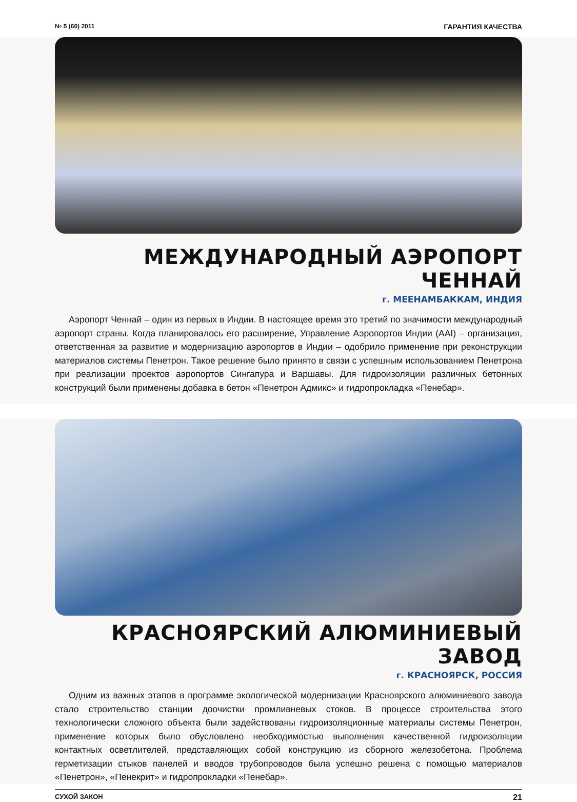№ 5 (60) 2011 ГАРАНТИЯ КАЧЕСТВА
МЕЖДУНАРОДНЫЙ АЭРОПОРТ ЧЕННАЙ
г. МЕЕНАМБАККАМ, ИНДИЯ
Аэропорт Ченнай – один из первых в Индии. В настоящее время это третий по значимости международный аэропорт страны. Когда планировалось его расширение, Управление Аэропортов Индии (AAI) – организация, ответственная за развитие и модернизацию аэропортов в Индии – одобрило применение при реконструкции материалов системы Пенетрон. Такое решение было принято в связи с успешным использованием Пенетрона при реализации проектов аэропортов Сингапура и Варшавы. Для гидроизоляции различных бетонных конструкций были применены добавка в бетон «Пенетрон Адмикс» и гидропрокладка «Пенебар».
КРАСНОЯРСКИЙ АЛЮМИНИЕВЫЙ ЗАВОД
г. КРАСНОЯРСК, РОССИЯ
Одним из важных этапов в программе экологической модернизации Красноярского алюминиевого завода стало строительство станции доочистки промливневых стоков. В процессе строительства этого технологически сложного объекта были задействованы гидроизоляционные материалы системы Пенетрон, применение которых было обусловлено необходимостью выполнения качественной гидроизоляции контактных осветлителей, представляющих собой конструкцию из сборного железобетона. Проблема герметизации стыков панелей и вводов трубопроводов была успешно решена с помощью материалов «Пенетрон», «Пенекрит» и гидропрокладки «Пенебар».
СУХОЙ ЗАКОН 21